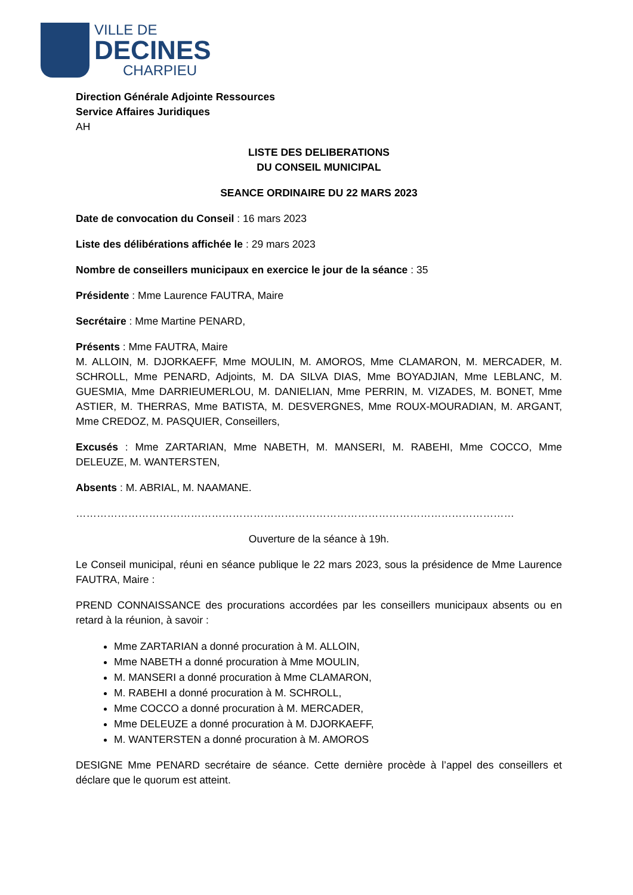VILLE DE
DECINES
CHARPIEU
Direction Générale Adjointe Ressources
Service Affaires Juridiques
AH
LISTE DES DELIBERATIONS
DU CONSEIL MUNICIPAL
SEANCE ORDINAIRE DU 22 MARS 2023
Date de convocation du Conseil : 16 mars 2023
Liste des délibérations affichée le : 29 mars 2023
Nombre de conseillers municipaux en exercice le jour de la séance : 35
Présidente : Mme Laurence FAUTRA, Maire
Secrétaire : Mme Martine PENARD,
Présents : Mme FAUTRA, Maire
M. ALLOIN, M. DJORKAEFF, Mme MOULIN, M. AMOROS, Mme CLAMARON, M. MERCADER, M. SCHROLL, Mme PENARD, Adjoints, M. DA SILVA DIAS, Mme BOYADJIAN, Mme LEBLANC, M. GUESMIA, Mme DARRIEUMERLOU, M. DANIELIAN, Mme PERRIN, M. VIZADES, M. BONET, Mme ASTIER, M. THERRAS, Mme BATISTA, M. DESVERGNES, Mme ROUX-MOURADIAN, M. ARGANT, Mme CREDOZ, M. PASQUIER, Conseillers,
Excusés : Mme ZARTARIAN, Mme NABETH, M. MANSERI, M. RABEHI, Mme COCCO, Mme DELEUZE, M. WANTERSTEN,
Absents : M. ABRIAL, M. NAAMANE.
………………………………………………………………………………………………………………
Ouverture de la séance à 19h.
Le Conseil municipal, réuni en séance publique le 22 mars 2023, sous la présidence de Mme Laurence FAUTRA, Maire :
PREND CONNAISSANCE des procurations accordées par les conseillers municipaux absents ou en retard à la réunion, à savoir :
Mme ZARTARIAN a donné procuration à M. ALLOIN,
Mme NABETH a donné procuration à Mme MOULIN,
M. MANSERI a donné procuration à Mme CLAMARON,
M. RABEHI a donné procuration à M. SCHROLL,
Mme COCCO a donné procuration à M. MERCADER,
Mme DELEUZE a donné procuration à M. DJORKAEFF,
M. WANTERSTEN a donné procuration à M. AMOROS
DESIGNE Mme PENARD secrétaire de séance. Cette dernière procède à l’appel des conseillers et déclare que le quorum est atteint.